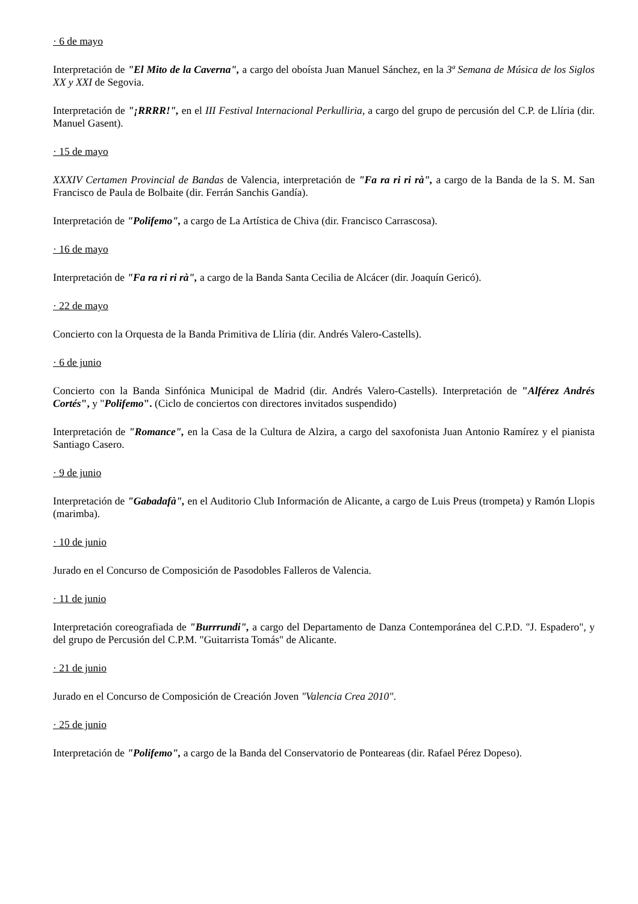· 6 de mayo
Interpretación de "El Mito de la Caverna", a cargo del oboísta Juan Manuel Sánchez, en la 3ª Semana de Música de los Siglos XX y XXI de Segovia.
Interpretación de "¡RRRR!", en el III Festival Internacional Perkulliria, a cargo del grupo de percusión del C.P. de Llíria (dir. Manuel Gasent).
· 15 de mayo
XXXIV Certamen Provincial de Bandas de Valencia, interpretación de "Fa ra ri ri rà", a cargo de la Banda de la S. M. San Francisco de Paula de Bolbaite (dir. Ferrán Sanchis Gandía).
Interpretación de "Polifemo", a cargo de La Artística de Chiva (dir. Francisco Carrascosa).
· 16 de mayo
Interpretación de "Fa ra ri ri rà", a cargo de la Banda Santa Cecilia de Alcácer (dir. Joaquín Gericó).
· 22 de mayo
Concierto con la Orquesta de la Banda Primitiva de Llíria (dir. Andrés Valero-Castells).
· 6 de junio
Concierto con la Banda Sinfónica Municipal de Madrid (dir. Andrés Valero-Castells). Interpretación de "Alférez Andrés Cortés", y "Polifemo". (Ciclo de conciertos con directores invitados suspendido)
Interpretación de "Romance", en la Casa de la Cultura de Alzira, a cargo del saxofonista Juan Antonio Ramírez y el pianista Santiago Casero.
· 9 de junio
Interpretación de "Gabadafà", en el Auditorio Club Información de Alicante, a cargo de Luis Preus (trompeta) y Ramón Llopis (marimba).
· 10 de junio
Jurado en el Concurso de Composición de Pasodobles Falleros de Valencia.
· 11 de junio
Interpretación coreografiada de "Burrrundi", a cargo del Departamento de Danza Contemporánea del C.P.D. "J. Espadero", y del grupo de Percusión del C.P.M. "Guitarrista Tomás" de Alicante.
· 21 de junio
Jurado en el Concurso de Composición de Creación Joven "Valencia Crea 2010".
· 25 de junio
Interpretación de "Polifemo", a cargo de la Banda del Conservatorio de Ponteareas (dir. Rafael Pérez Dopeso).